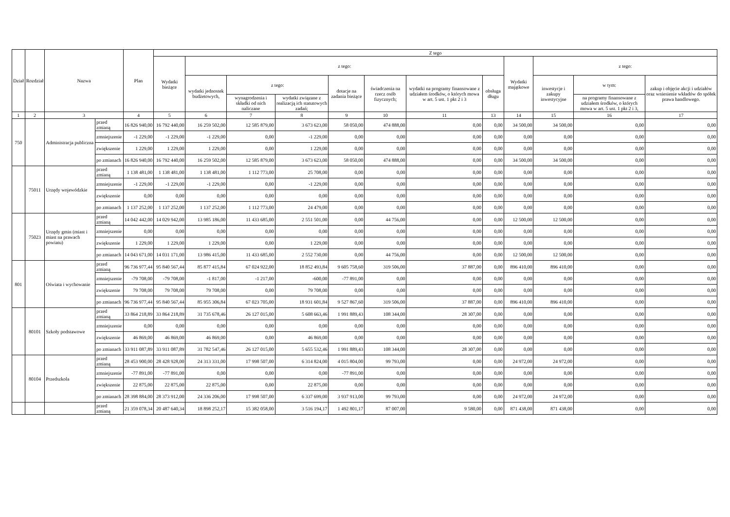| Dział | Rozdział | Nazwa | | Plan | Z tego | | | | | | | | | | | |
| --- | --- | --- | --- | --- | --- | --- | --- | --- | --- | --- | --- | --- | --- | --- | --- | --- |
| | | | | | Wydatki bieżące | z tego: | | | | | | | Wydatki majątkowe | z tego: | | |
| | | | | | | wydatki jednostek budżetowych, | z tego: | | dotacje na zadania bieżące | świadczenia na rzecz osób fizycznych; | wydatki na programy finansowane z udziałem środków, o których mowa w art. 5 ust. 1 pkt 2 i 3 | obsługa długu | | inwestycje i zakupy inwestycyjne | w tym: | zakup i objęcie akcji i udziałów oraz wniesienie wkładów do spółek prawa handlowego. |
| | | | | | | | wynagrodzenia i składki od nich naliczane | wydatki związane z realizacją ich statutowych zadań; | | | | | | | na programy finansowane z udziałem środków, o których mowa w art. 5 ust. 1 pkt 2 i 3, | |
| 1 | 2 | 3 | | 4 | 5 | 6 | 7 | 8 | 9 | 10 | 11 | 13 | 14 | 15 | 16 | 17 |
| 750 | | Administracja publiczna | przed zmianą | 16 826 940,00 | 16 792 440,00 | 16 259 502,00 | 12 585 879,00 | 3 673 623,00 | 58 050,00 | 474 888,00 | 0,00 | 0,00 | 34 500,00 | 34 500,00 | 0,00 | 0,00 |
| | | | zmniejszenie | -1 229,00 | -1 229,00 | -1 229,00 | 0,00 | -1 229,00 | 0,00 | 0,00 | 0,00 | 0,00 | 0,00 | 0,00 | 0,00 | 0,00 |
| | | | zwiększenie | 1 229,00 | 1 229,00 | 1 229,00 | 0,00 | 1 229,00 | 0,00 | 0,00 | 0,00 | 0,00 | 0,00 | 0,00 | 0,00 | 0,00 |
| | | | po zmianach | 16 826 940,00 | 16 792 440,00 | 16 259 502,00 | 12 585 879,00 | 3 673 623,00 | 58 050,00 | 474 888,00 | 0,00 | 0,00 | 34 500,00 | 34 500,00 | 0,00 | 0,00 |
| | 75011 | Urzędy wojewódzkie | przed zmianą | 1 138 481,00 | 1 138 481,00 | 1 138 481,00 | 1 112 773,00 | 25 708,00 | 0,00 | 0,00 | 0,00 | 0,00 | 0,00 | 0,00 | 0,00 | 0,00 |
| | | | zmniejszenie | -1 229,00 | -1 229,00 | -1 229,00 | 0,00 | -1 229,00 | 0,00 | 0,00 | 0,00 | 0,00 | 0,00 | 0,00 | 0,00 | 0,00 |
| | | | zwiększenie | 0,00 | 0,00 | 0,00 | 0,00 | 0,00 | 0,00 | 0,00 | 0,00 | 0,00 | 0,00 | 0,00 | 0,00 | 0,00 |
| | | | po zmianach | 1 137 252,00 | 1 137 252,00 | 1 137 252,00 | 1 112 773,00 | 24 479,00 | 0,00 | 0,00 | 0,00 | 0,00 | 0,00 | 0,00 | 0,00 | 0,00 |
| | 75023 | Urzędy gmin (miast i miast na prawach powiatu) | przed zmianą | 14 042 442,00 | 14 029 942,00 | 13 985 186,00 | 11 433 685,00 | 2 551 501,00 | 0,00 | 44 756,00 | 0,00 | 0,00 | 12 500,00 | 12 500,00 | 0,00 | 0,00 |
| | | | zmniejszenie | 0,00 | 0,00 | 0,00 | 0,00 | 0,00 | 0,00 | 0,00 | 0,00 | 0,00 | 0,00 | 0,00 | 0,00 | 0,00 |
| | | | zwiększenie | 1 229,00 | 1 229,00 | 1 229,00 | 0,00 | 1 229,00 | 0,00 | 0,00 | 0,00 | 0,00 | 0,00 | 0,00 | 0,00 | 0,00 |
| | | | po zmianach | 14 043 671,00 | 14 031 171,00 | 13 986 415,00 | 11 433 685,00 | 2 552 730,00 | 0,00 | 44 756,00 | 0,00 | 0,00 | 12 500,00 | 12 500,00 | 0,00 | 0,00 |
| 801 | | Oświata i wychowanie | przed zmianą | 96 736 977,44 | 95 840 567,44 | 85 877 415,84 | 67 024 922,00 | 18 852 493,84 | 9 605 758,60 | 319 506,00 | 37 887,00 | 0,00 | 896 410,00 | 896 410,00 | 0,00 | 0,00 |
| | | | zmniejszenie | -79 708,00 | -79 708,00 | -1 817,00 | -1 217,00 | -600,00 | -77 891,00 | 0,00 | 0,00 | 0,00 | 0,00 | 0,00 | 0,00 | 0,00 |
| | | | zwiększenie | 79 708,00 | 79 708,00 | 79 708,00 | 0,00 | 79 708,00 | 0,00 | 0,00 | 0,00 | 0,00 | 0,00 | 0,00 | 0,00 | 0,00 |
| | | | po zmianach | 96 736 977,44 | 95 840 567,44 | 85 955 306,84 | 67 023 705,00 | 18 931 601,84 | 9 527 867,60 | 319 506,00 | 37 887,00 | 0,00 | 896 410,00 | 896 410,00 | 0,00 | 0,00 |
| | 80101 | Szkoły podstawowe | przed zmianą | 33 864 218,89 | 33 864 218,89 | 31 735 678,46 | 26 127 015,00 | 5 608 663,46 | 1 991 889,43 | 108 344,00 | 28 307,00 | 0,00 | 0,00 | 0,00 | 0,00 | 0,00 |
| | | | zmniejszenie | 0,00 | 0,00 | 0,00 | 0,00 | 0,00 | 0,00 | 0,00 | 0,00 | 0,00 | 0,00 | 0,00 | 0,00 | 0,00 |
| | | | zwiększenie | 46 869,00 | 46 869,00 | 46 869,00 | 0,00 | 46 869,00 | 0,00 | 0,00 | 0,00 | 0,00 | 0,00 | 0,00 | 0,00 | 0,00 |
| | | | po zmianach | 33 911 087,89 | 33 911 087,89 | 31 782 547,46 | 26 127 015,00 | 5 655 532,46 | 1 991 889,43 | 108 344,00 | 28 307,00 | 0,00 | 0,00 | 0,00 | 0,00 | 0,00 |
| | 80104 | Przedszkola | przed zmianą | 28 453 900,00 | 28 428 928,00 | 24 313 331,00 | 17 998 507,00 | 6 314 824,00 | 4 015 804,00 | 99 793,00 | 0,00 | 0,00 | 24 972,00 | 24 972,00 | 0,00 | 0,00 |
| | | | zmniejszenie | -77 891,00 | -77 891,00 | 0,00 | 0,00 | 0,00 | -77 891,00 | 0,00 | 0,00 | 0,00 | 0,00 | 0,00 | 0,00 | 0,00 |
| | | | zwiększenie | 22 875,00 | 22 875,00 | 22 875,00 | 0,00 | 22 875,00 | 0,00 | 0,00 | 0,00 | 0,00 | 0,00 | 0,00 | 0,00 | 0,00 |
| | | | po zmianach | 28 398 884,00 | 28 373 912,00 | 24 336 206,00 | 17 998 507,00 | 6 337 699,00 | 3 937 913,00 | 99 793,00 | 0,00 | 0,00 | 24 972,00 | 24 972,00 | 0,00 | 0,00 |
| | | | przed zmianą | 21 359 078,34 | 20 487 640,34 | 18 898 252,17 | 15 382 058,00 | 3 516 194,17 | 1 492 801,17 | 87 007,00 | 9 580,00 | 0,00 | 871 438,00 | 871 438,00 | 0,00 | 0,00 |